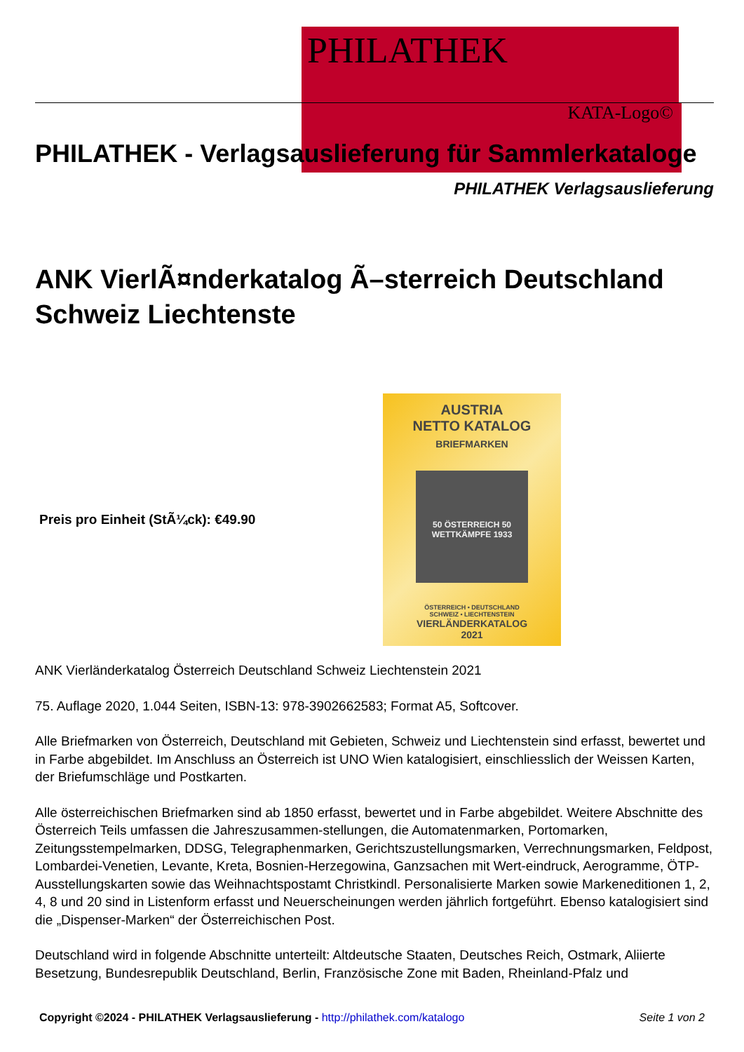PHILATHEK
KATA-Logo©
PHILATHEK - Verlagsauslieferung für Sammlerkataloge
PHILATHEK Verlagsauslieferung
ANK VierlÃ¤nderkatalog Ã–sterreich Deutschland Schweiz Liechtenste
Preis pro Einheit (StÃ¼ck): €49.90
AUSTRIA
NETTO KATALOG
BRIEFMARKEN
50 ÖSTERREICH 50 WETTKÄMPFE 1933
ÖSTERREICH • DEUTSCHLAND
SCHWEIZ • LIECHTENSTEIN
VIERLÄNDERKATALOG
2021
ANK Vierländerkatalog Österreich Deutschland Schweiz Liechtenstein 2021
75. Auflage 2020, 1.044 Seiten, ISBN-13: 978-3902662583; Format A5, Softcover.
Alle Briefmarken von Österreich, Deutschland mit Gebieten, Schweiz und Liechtenstein sind erfasst, bewertet und in Farbe abgebildet. Im Anschluss an Österreich ist UNO Wien katalogisiert, einschliesslich der Weissen Karten, der Briefumschläge und Postkarten.
Alle österreichischen Briefmarken sind ab 1850 erfasst, bewertet und in Farbe abgebildet. Weitere Abschnitte des Österreich Teils umfassen die Jahreszusammen-stellungen, die Automatenmarken, Portomarken, Zeitungsstempelmarken, DDSG, Telegraphenmarken, Gerichtszustellungsmarken, Verrechnungsmarken, Feldpost, Lombardei-Venetien, Levante, Kreta, Bosnien-Herzegowina, Ganzsachen mit Wert-eindruck, Aerogramme, ÖTP-Ausstellungskarten sowie das Weihnachtspostamt Christkindl. Personalisierte Marken sowie Markeneditionen 1, 2, 4, 8 und 20 sind in Listenform erfasst und Neuerscheinungen werden jährlich fortgeführt. Ebenso katalogisiert sind die „Dispenser-Marken“ der Österreichischen Post.
Deutschland wird in folgende Abschnitte unterteilt: Altdeutsche Staaten, Deutsches Reich, Ostmark, Aliierte Besetzung, Bundesrepublik Deutschland, Berlin, Französische Zone mit Baden, Rheinland-Pfalz und
Copyright ©2024 - PHILATHEK Verlagsauslieferung - http://philathek.com/katalogo Seite 1 von 2